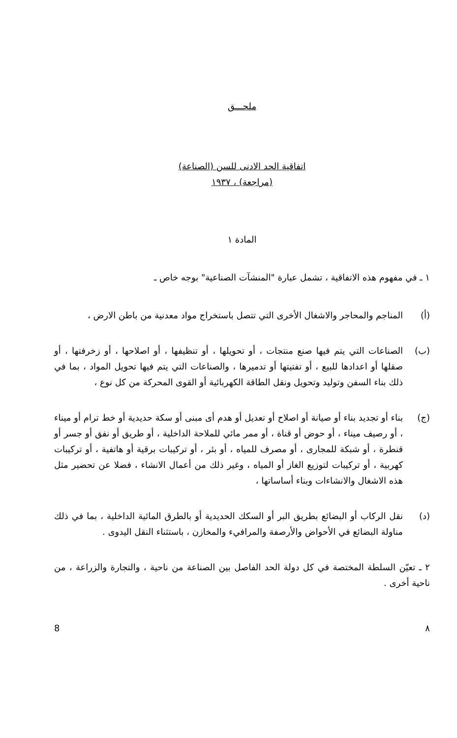ملحـــق
اتفاقية الحد الادنى للسن (الصناعة)
(مراجعة) ، ١٩٣٧
المادة ١
١ ـ في مفهوم هذه الاتفاقية ، تشمل عبارة "المنشآت الصناعية" بوجه خاص ـ
(أ) المناجم والمحاجر والاشغال الأخرى التي تتصل باستخراج مواد معدنية من باطن الارض ،
(ب) الصناعات التي يتم فيها صنع منتجات ، أو تحويلها ، أو تنظيفها ، أو اصلاحها ، أو زخرفتها ، أو صقلها أو اعدادها للبيع ، أو تفتيتها أو تدميرها ، والصناعات التي يتم فيها تحويل المواد ، بما في ذلك بناء السفن وتوليد وتحويل ونقل الطاقة الكهربائية أو القوى المحركة من كل نوع ،
(ج) بناء أو تجديد بناء أو صيانة أو اصلاح أو تعديل أو هدم أى مبنى أو سكة حديدية أو خط ترام أو ميناء ، أو رصيف ميناء ، أو حوض أو قناة ، أو ممر مائي للملاحة الداخلية ، أو طريق أو نفق أو جسر أو قنطرة ، أو شبكة للمجارى ، أو مصرف للمياه ، أو بئر ، أو تركيبات برقية أو هاتفية ، أو تركيبات كهربية ، أو تركيبات لتوزيع الغاز أو المياه ، وغير ذلك من أعمال الانشاء ، فضلا عن تحضير مثل هذه الاشغال والانشاءات وبناء أساساتها ،
(د) نقل الركاب أو البضائع بطريق البر أو السكك الحديدية أو بالطرق المائية الداخلية ، بما في ذلك مناولة البضائع في الأحواض والأرصفة والمرافيء والمخازن ، باستثناء النقل اليدوى .
٢ ـ تعيّن السلطة المختصة في كل دولة الحد الفاصل بين الصناعة من ناحية ، والتجارة والزراعة ، من ناحية أخرى .
٨ 8